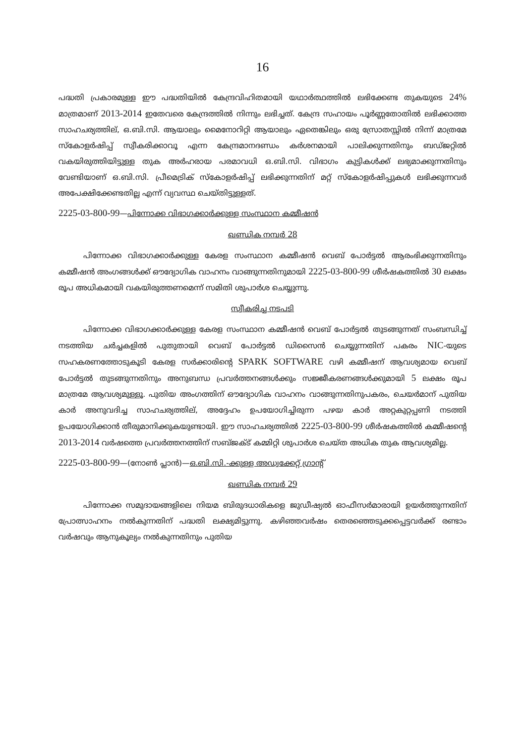16
പദ്ധതി പ്രകാരമുള്ള ഈ പദ്ധതിയിൽ കേന്ദ്രവിഹിതമായി യഥാർത്ഥത്തിൽ ലഭിക്കേണ്ട തുകയുടെ 24% മാത്രമാണ് 2013-2014 ഇതേവരെ കേന്ദ്രത്തിൽ നിന്നും ലഭിച്ചത്. കേന്ദ്ര സഹായം പൂർണ്ണതോതിൽ ലഭിക്കാത്ത സാഹചര്യത്തില്, ഒ.ബി.സി. ആയാലും മൈനോറിറ്റി ആയാലും ഏതെങ്കിലും ഒരു സ്രോതസ്സിൽ നിന്ന് മാത്രമേ സ്കോളർഷിപ്പ് സ്വീകരിക്കാവൂ എന്ന കേന്ദ്രമാനദണ്ഡം കർശനമായി പാലിക്കുന്നതിനും ബഡ്ജറ്റിൽ വകയിരുത്തിയിട്ടുള്ള തുക അർഹരായ പരമാവധി ഒ.ബി.സി. വിഭാഗം കുട്ടികൾക്ക് ലഭ്യമാക്കുന്നതിനും വേണ്ടിയാണ് ഒ.ബി.സി. പ്രീമെട്രിക് സ്കോളർഷിപ്പ് ലഭിക്കുന്നതിന് മറ്റ് സ്കോളർഷിപ്പുകൾ ലഭിക്കുന്നവർ അപേക്ഷിക്കേണ്ടതില്ല എന്ന് വ്യവസ്ഥ ചെയ്തിട്ടുള്ളത്.
2225-03-800-99—പിന്നോക്ക വിഭാഗക്കാർക്കുള്ള സംസ്ഥാന കമ്മീഷൻ
ഖണ്ഡിക നമ്പർ 28
പിന്നോക്ക വിഭാഗക്കാർക്കുള്ള കേരള സംസ്ഥാന കമ്മീഷൻ വെബ് പോർട്ടൽ ആരംഭിക്കുന്നതിനും കമ്മീഷൻ അംഗങ്ങൾക്ക് ഔദ്യോഗിക വാഹനം വാങ്ങുന്നതിനുമായി 2225-03-800-99 ശീർഷകത്തിൽ 30 ലക്ഷം രൂപ അധികമായി വകയിരുത്തണമെന്ന് സമിതി ശുപാർശ ചെയ്യുന്നു.
സ്വീകരിച്ച നടപടി
പിന്നോക്ക വിഭാഗക്കാർക്കുള്ള കേരള സംസ്ഥാന കമ്മീഷൻ വെബ് പോർട്ടൽ തുടങ്ങുന്നത് സംബന്ധിച്ച് നടത്തിയ ചർച്ചകളിൽ പുതുതായി വെബ് പോർട്ടൽ ഡിസൈൻ ചെയ്യുന്നതിന് പകരം NIC-യുടെ സഹകരണത്തോടുകൂടി കേരള സർക്കാരിന്റെ SPARK SOFTWARE വഴി കമ്മീഷന് ആവശ്യമായ വെബ് പോർട്ടൽ തുടങ്ങുന്നതിനും അനുബന്ധ പ്രവർത്തനങ്ങൾക്കും സജ്ജീകരണങ്ങൾക്കുമായി 5 ലക്ഷം രൂപ മാത്രമേ ആവശ്യമുള്ളൂ. പുതിയ അംഗത്തിന് ഔദ്യോഗിക വാഹനം വാങ്ങുന്നതിനുപകരം, ചെയർമാന് പുതിയ കാർ അനുവദിച്ച സാഹചര്യത്തില്, അദ്ദേഹം ഉപയോഗിച്ചിരുന്ന പഴയ കാർ അറ്റകുറ്റപ്പണി നടത്തി ഉപയോഗിക്കാൻ തീരുമാനിക്കുകയുണ്ടായി. ഈ സാഹചര്യത്തിൽ 2225-03-800-99 ശീർഷകത്തിൽ കമ്മീഷന്റെ 2013-2014 വർഷത്തെ പ്രവർത്തനത്തിന് സബ്ജക്ട് കമ്മിറ്റി ശുപാർശ ചെയ്ത അധിക തുക ആവശ്യമില്ല.
2225-03-800-99—(നോൺ പ്ലാൻ)—ഒ.ബി.സി.-ക്കുള്ള അഡ്വക്കേറ്റ് ഗ്രാന്റ്
ഖണ്ഡിക നമ്പർ 29
പിന്നോക്ക സമുദായങ്ങളിലെ നിയമ ബിരുദധാരികളെ ജുഡീഷ്യൽ ഓഫീസർമാരായി ഉയർത്തുന്നതിന് പ്രോത്സാഹനം നൽകുന്നതിന് പദ്ധതി ലക്ഷ്യമിട്ടുന്നു. കഴിഞ്ഞവർഷം തെരഞ്ഞെടുക്കപ്പെട്ടവർക്ക് രണ്ടാം വർഷവും ആനുകൂല്യം നൽകുന്നതിനും പുതിയ